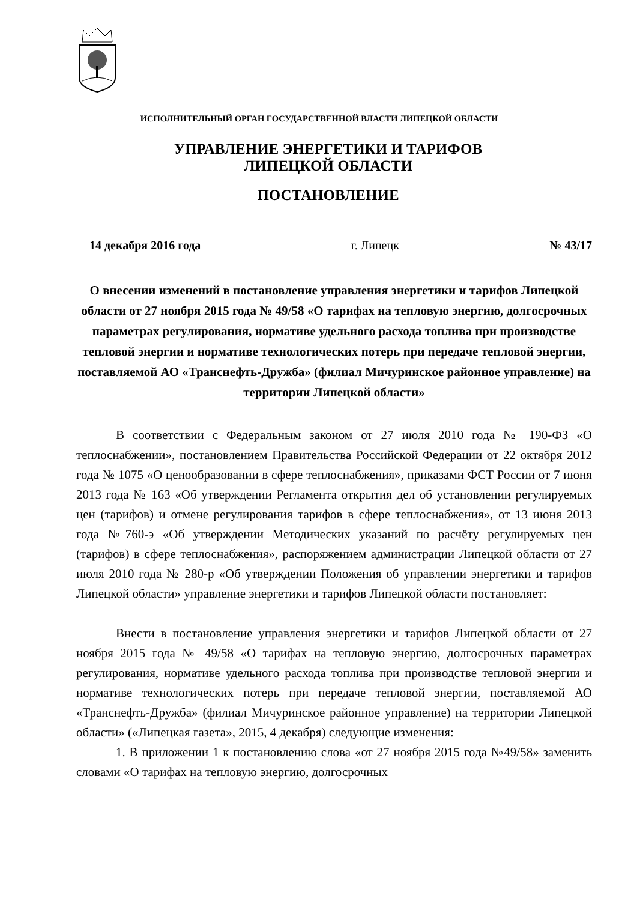ИСПОЛНИТЕЛЬНЫЙ ОРГАН ГОСУДАРСТВЕННОЙ ВЛАСТИ ЛИПЕЦКОЙ ОБЛАСТИ
УПРАВЛЕНИЕ ЭНЕРГЕТИКИ И ТАРИФОВ
ЛИПЕЦКОЙ ОБЛАСТИ
ПОСТАНОВЛЕНИЕ
14 декабря 2016 года г. Липецк № 43/17
О внесении изменений в постановление управления энергетики и тарифов Липецкой области от 27 ноября 2015 года № 49/58 «О тарифах на тепловую энергию, долгосрочных параметрах регулирования, нормативе удельного расхода топлива при производстве тепловой энергии и нормативе технологических потерь при передаче тепловой энергии, поставляемой АО «Транснефть-Дружба» (филиал Мичуринское районное управление) на территории Липецкой области»
В соответствии с Федеральным законом от 27 июля 2010 года № 190-ФЗ «О теплоснабжении», постановлением Правительства Российской Федерации от 22 октября 2012 года № 1075 «О ценообразовании в сфере теплоснабжения», приказами ФСТ России от 7 июня 2013 года № 163 «Об утверждении Регламента открытия дел об установлении регулируемых цен (тарифов) и отмене регулирования тарифов в сфере теплоснабжения», от 13 июня 2013 года №760-э «Об утверждении Методических указаний по расчёту регулируемых цен (тарифов) в сфере теплоснабжения», распоряжением администрации Липецкой области от 27 июля 2010 года № 280-р «Об утверждении Положения об управлении энергетики и тарифов Липецкой области» управление энергетики и тарифов Липецкой области постановляет:
Внести в постановление управления энергетики и тарифов Липецкой области от 27 ноября 2015 года № 49/58 «О тарифах на тепловую энергию, долгосрочных параметрах регулирования, нормативе удельного расхода топлива при производстве тепловой энергии и нормативе технологических потерь при передаче тепловой энергии, поставляемой АО «Транснефть-Дружба» (филиал Мичуринское районное управление) на территории Липецкой области» («Липецкая газета», 2015, 4 декабря) следующие изменения:
1. В приложении 1 к постановлению слова «от 27 ноября 2015 года №49/58» заменить словами «О тарифах на тепловую энергию, долгосрочных